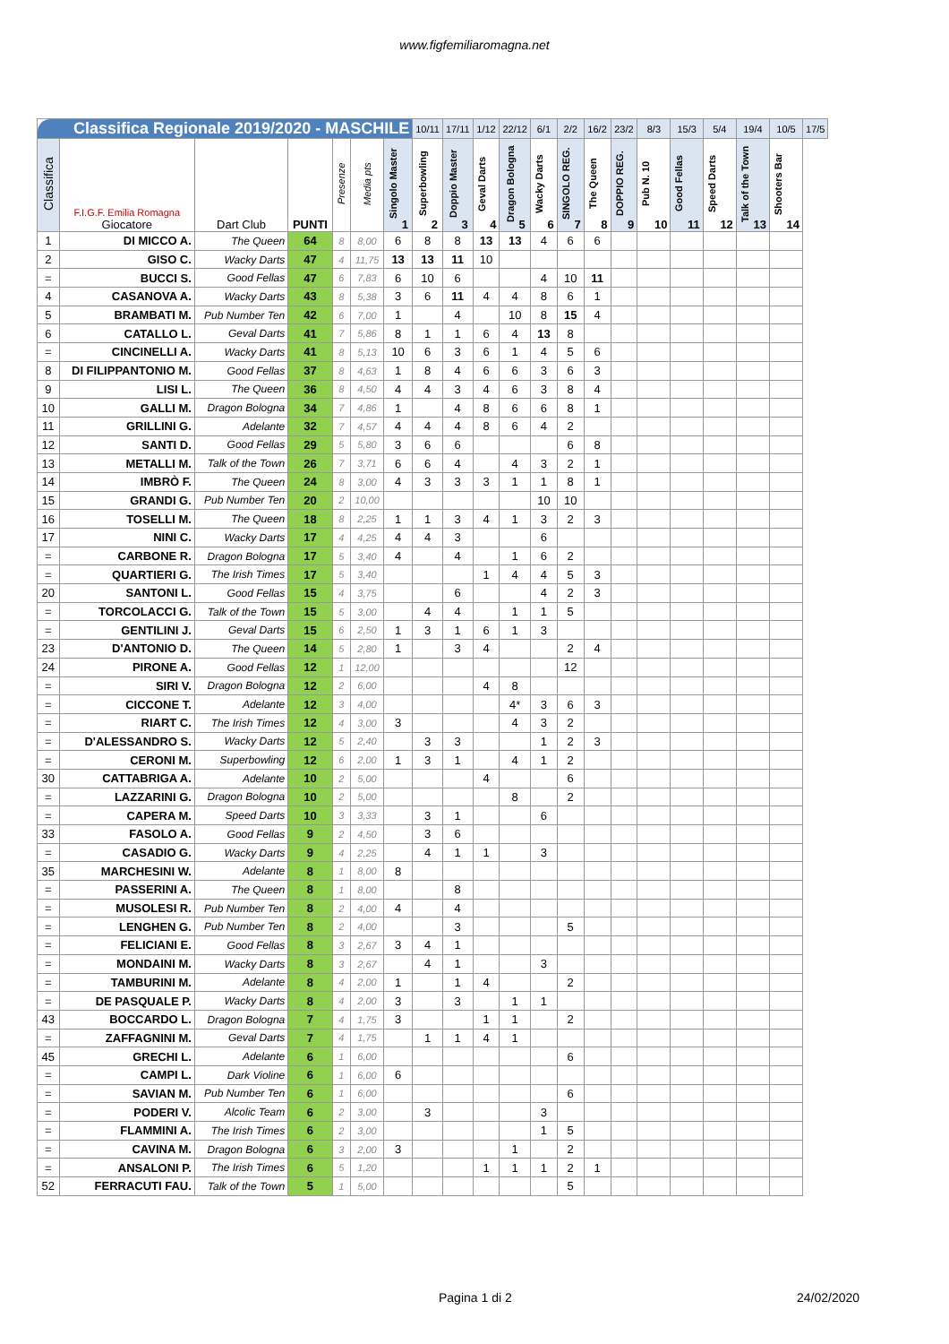www.figfemiliaromagna.net
| Classifica Regionale 2019/2020 - MASCHILE | | | | | | | 10/11 | 17/11 | 1/12 | 22/12 | 6/1 | 2/2 | 16/2 | 23/2 | 8/3 | 15/3 | 5/4 | 19/4 | 10/5 | 17/5 |
| Classifica | F.I.G.F. Emilia Romagna Giocatore | Dart Club | PUNTI | Presenze | Media pts | Singolo Master 1 | Superbowling 2 | Doppio Master 3 | Geval Darts 4 | Dragon Bologna 5 | Wacky Darts 6 | SINGOLO REG. 7 | The Queen 8 | DOPPIO REG. 9 | Pub N. 10 10 | Good Fellas 11 | Speed Darts 12 | Talk of the Town 13 | Shooters Bar 14 | |
| 1 | DI MICCO A. | The Queen | 64 | 8 | 8,00 | 6 | 8 | 8 | 13 | 13 | 4 | 6 | 6 | | | | | | | |
| 2 | GISO C. | Wacky Darts | 47 | 4 | 11,75 | 13 | 13 | 11 | 10 | | | | | | | | | | | |
| = | BUCCI S. | Good Fellas | 47 | 6 | 7,83 | 6 | 10 | 6 | | | 4 | 10 | 11 | | | | | | | |
| 4 | CASANOVA A. | Wacky Darts | 43 | 8 | 5,38 | 3 | 6 | 11 | 4 | 4 | 8 | 6 | 1 | | | | | | | |
| 5 | BRAMBATI M. | Pub Number Ten | 42 | 6 | 7,00 | 1 | | 4 | | 10 | 8 | 15 | 4 | | | | | | | |
| 6 | CATALLO L. | Geval Darts | 41 | 7 | 5,86 | 8 | 1 | 1 | 6 | 4 | 13 | 8 | | | | | | | | |
| = | CINCINELLI A. | Wacky Darts | 41 | 8 | 5,13 | 10 | 6 | 3 | 6 | 1 | 4 | 5 | 6 | | | | | | | |
| 8 | DI FILIPPANTONIO M. | Good Fellas | 37 | 8 | 4,63 | 1 | 8 | 4 | 6 | 6 | 3 | 6 | 3 | | | | | | | |
| 9 | LISI L. | The Queen | 36 | 8 | 4,50 | 4 | 4 | 3 | 4 | 6 | 3 | 8 | 4 | | | | | | | |
| 10 | GALLI M. | Dragon Bologna | 34 | 7 | 4,86 | 1 | | 4 | 8 | 6 | 6 | 8 | 1 | | | | | | | |
| 11 | GRILLINI G. | Adelante | 32 | 7 | 4,57 | 4 | 4 | 4 | 8 | 6 | 4 | 2 | | | | | | | | |
| 12 | SANTI D. | Good Fellas | 29 | 5 | 5,80 | 3 | 6 | 6 | | | | 6 | 8 | | | | | | | |
| 13 | METALLI M. | Talk of the Town | 26 | 7 | 3,71 | 6 | 6 | 4 | | 4 | 3 | 2 | 1 | | | | | | | |
| 14 | IMBRÒ F. | The Queen | 24 | 8 | 3,00 | 4 | 3 | 3 | 3 | 1 | 1 | 8 | 1 | | | | | | | |
| 15 | GRANDI G. | Pub Number Ten | 20 | 2 | 10,00 | | | | | | 10 | 10 | | | | | | | | |
| 16 | TOSELLI M. | The Queen | 18 | 8 | 2,25 | 1 | 1 | 3 | 4 | 1 | 3 | 2 | 3 | | | | | | | |
| 17 | NINI C. | Wacky Darts | 17 | 4 | 4,25 | 4 | 4 | 3 | | | 6 | | | | | | | | | |
| = | CARBONE R. | Dragon Bologna | 17 | 5 | 3,40 | 4 | | 4 | | 1 | 6 | 2 | | | | | | | | |
| = | QUARTIERI G. | The Irish Times | 17 | 5 | 3,40 | | | | 1 | 4 | 4 | 5 | 3 | | | | | | | |
| 20 | SANTONI L. | Good Fellas | 15 | 4 | 3,75 | | | 6 | | | 4 | 2 | 3 | | | | | | | |
| = | TORCOLACCI G. | Talk of the Town | 15 | 5 | 3,00 | | 4 | 4 | | 1 | 1 | 5 | | | | | | | | |
| = | GENTILINI J. | Geval Darts | 15 | 6 | 2,50 | 1 | 3 | 1 | 6 | 1 | 3 | | | | | | | | | |
| 23 | D'ANTONIO D. | The Queen | 14 | 5 | 2,80 | 1 | | 3 | 4 | | | 2 | 4 | | | | | | | |
| 24 | PIRONE A. | Good Fellas | 12 | 1 | 12,00 | | | | | | | 12 | | | | | | | | |
| = | SIRI V. | Dragon Bologna | 12 | 2 | 6,00 | | | | 4 | 8 | | | | | | | | | | |
| = | CICCONE T. | Adelante | 12 | 3 | 4,00 | | | | | 4* | 3 | 6 | 3 | | | | | | | |
| = | RIART C. | The Irish Times | 12 | 4 | 3,00 | 3 | | | | 4 | 3 | 2 | | | | | | | | |
| = | D'ALESSANDRO S. | Wacky Darts | 12 | 5 | 2,40 | | 3 | 3 | | | 1 | 2 | 3 | | | | | | | |
| = | CERONI M. | Superbowling | 12 | 6 | 2,00 | 1 | 3 | 1 | | 4 | 1 | 2 | | | | | | | | |
| 30 | CATTABRIGA A. | Adelante | 10 | 2 | 5,00 | | | | 4 | | | 6 | | | | | | | | |
| = | LAZZARINI G. | Dragon Bologna | 10 | 2 | 5,00 | | | | | 8 | | 2 | | | | | | | | |
| = | CAPERA M. | Speed Darts | 10 | 3 | 3,33 | | 3 | 1 | | | 6 | | | | | | | | | |
| 33 | FASOLO A. | Good Fellas | 9 | 2 | 4,50 | | 3 | 6 | | | | | | | | | | | | |
| = | CASADIO G. | Wacky Darts | 9 | 4 | 2,25 | | 4 | 1 | 1 | | 3 | | | | | | | | | |
| 35 | MARCHESINI W. | Adelante | 8 | 1 | 8,00 | 8 | | | | | | | | | | | | | | |
| = | PASSERINI A. | The Queen | 8 | 1 | 8,00 | | | 8 | | | | | | | | | | | | |
| = | MUSOLESI R. | Pub Number Ten | 8 | 2 | 4,00 | 4 | | 4 | | | | | | | | | | | | |
| = | LENGHEN G. | Pub Number Ten | 8 | 2 | 4,00 | | | 3 | | | | 5 | | | | | | | | |
| = | FELICIANI E. | Good Fellas | 8 | 3 | 2,67 | 3 | 4 | 1 | | | | | | | | | | | | |
| = | MONDAINI M. | Wacky Darts | 8 | 3 | 2,67 | | 4 | 1 | | | 3 | | | | | | | | | |
| = | TAMBURINI M. | Adelante | 8 | 4 | 2,00 | 1 | | 1 | 4 | | | 2 | | | | | | | | |
| = | DE PASQUALE P. | Wacky Darts | 8 | 4 | 2,00 | 3 | | 3 | | 1 | 1 | | | | | | | | | |
| 43 | BOCCARDO L. | Dragon Bologna | 7 | 4 | 1,75 | 3 | | | 1 | 1 | | 2 | | | | | | | | |
| = | ZAFFAGNINI M. | Geval Darts | 7 | 4 | 1,75 | | 1 | 1 | 4 | 1 | | | | | | | | | | |
| 45 | GRECHI L. | Adelante | 6 | 1 | 6,00 | | | | | | | 6 | | | | | | | | |
| = | CAMPI L. | Dark Violine | 6 | 1 | 6,00 | 6 | | | | | | | | | | | | | | |
| = | SAVIAN M. | Pub Number Ten | 6 | 1 | 6,00 | | | | | | | 6 | | | | | | | | |
| = | PODERI V. | Alcolic Team | 6 | 2 | 3,00 | | 3 | | | | 3 | | | | | | | | | |
| = | FLAMMINI A. | The Irish Times | 6 | 2 | 3,00 | | | | | | 1 | 5 | | | | | | | | |
| = | CAVINA M. | Dragon Bologna | 6 | 3 | 2,00 | 3 | | | | 1 | | 2 | | | | | | | | |
| = | ANSALONI P. | The Irish Times | 6 | 5 | 1,20 | | | | 1 | 1 | 1 | 2 | 1 | | | | | | | |
| 52 | FERRACUTI FAU. | Talk of the Town | 5 | 1 | 5,00 | | | | | | | 5 | | | | | | | | |
Pagina 1 di 2 24/02/2020